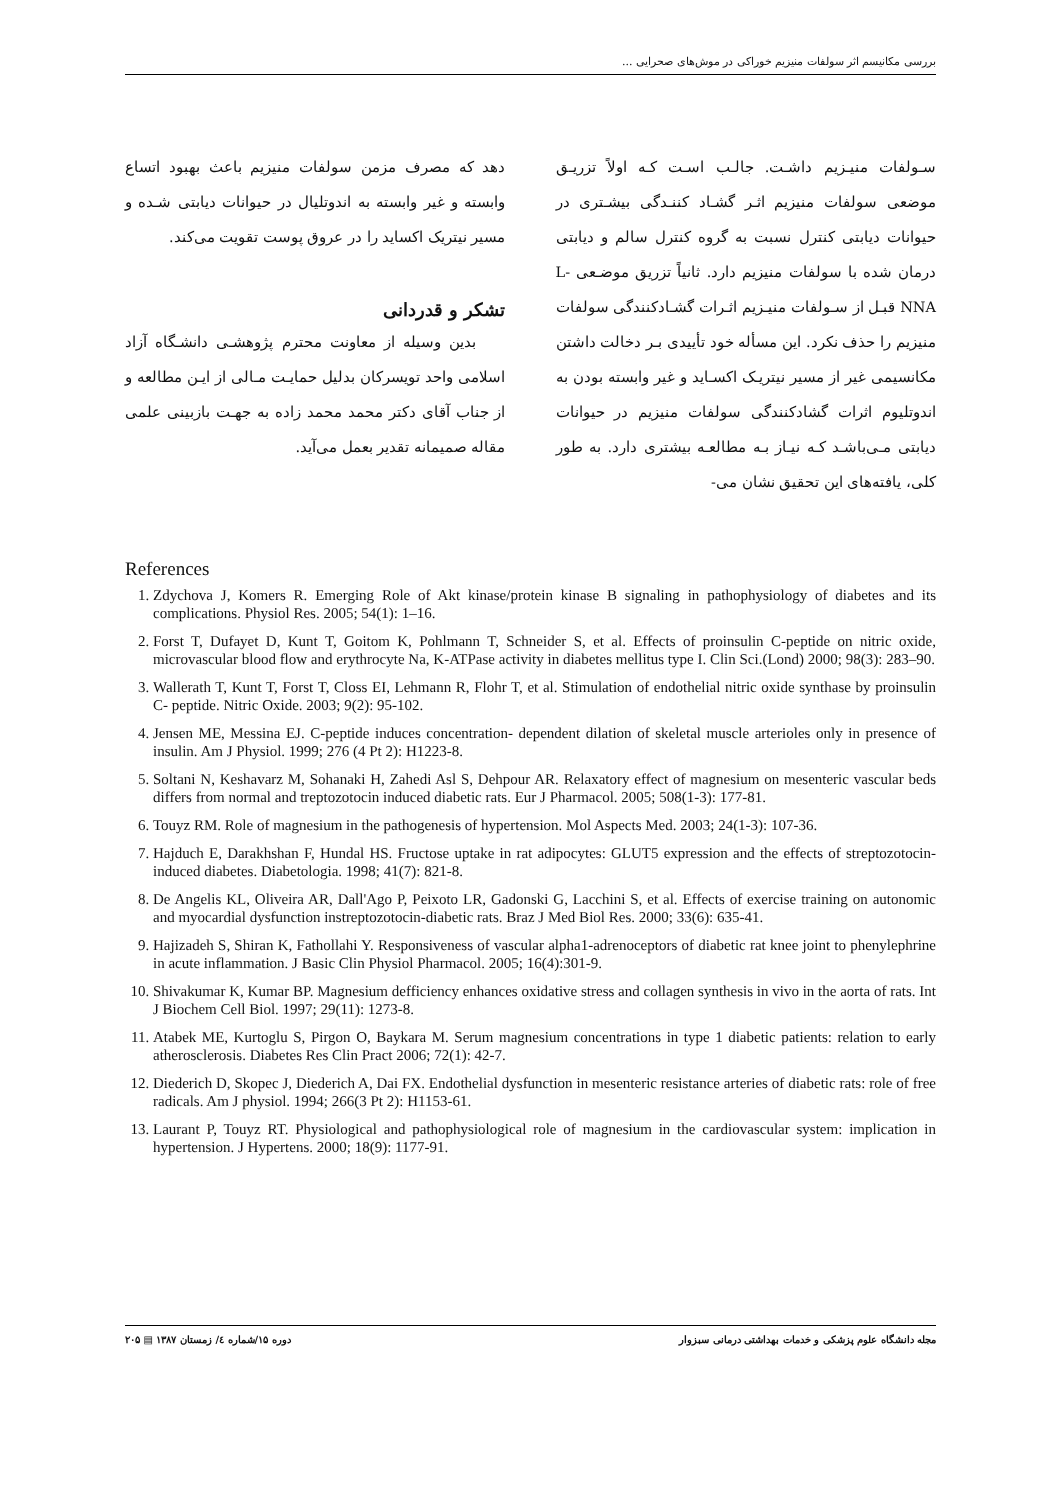بررسی مکانیسم اثر سولفات منیزیم خوراکی در موش‌های صحرایی ...
سـولفات منیـزیم داشـت. جالـب اسـت کـه اولاً تزریـق موضعی سولفات منیزیم اثـر گشـاد کننـدگی بیشـتری در حیوانات دیابتی کنترل نسبت به گروه کنترل سالم و دیابتی درمان شده با سولفات منیزیم دارد. ثانیاً تزریق موضـعی L-NNA قبـل از سـولفات منیـزیم اثـرات گشـادکنندگی سولفات منیزیم را حذف نکرد. این مسأله خود تأییدی بـر دخالت داشتن مکانسیمی غیر از مسیر نیتریـک اکسـاید و غیر وابسته بودن به اندوتلیوم اثرات گشادکنندگی سولفات منیزیم در حیوانات دیابتی مـی‌باشـد کـه نیـاز بـه مطالعـه بیشتری دارد. به طور کلی، یافته‌های این تحقیق نشان می-
دهد که مصرف مزمن سولفات منیزیم باعث بهبود اتساع وابسته و غیر وابسته به اندوتلیال در حیوانات دیابتی شـده و مسیر نیتریک اکساید را در عروق پوست تقویت می‌کند.
تشکر و قدردانی
بدین وسیله از معاونت محترم پژوهشـی دانشـگاه آزاد اسلامی واحد تویسرکان بدلیل حمایـت مـالی از ایـن مطالعه و از جناب آقای دکتر محمد محمد زاده به جهـت بازبینی علمی مقاله صمیمانه تقدیر بعمل می‌آید.
References
1. Zdychova J, Komers R. Emerging Role of Akt kinase/protein kinase B signaling in pathophysiology of diabetes and its complications. Physiol Res. 2005; 54(1): 1–16.
2. Forst T, Dufayet D, Kunt T, Goitom K, Pohlmann T, Schneider S, et al. Effects of proinsulin C-peptide on nitric oxide, microvascular blood flow and erythrocyte Na, K-ATPase activity in diabetes mellitus type I. Clin Sci.(Lond) 2000; 98(3): 283–90.
3. Wallerath T, Kunt T, Forst T, Closs EI, Lehmann R, Flohr T, et al. Stimulation of endothelial nitric oxide synthase by proinsulin C- peptide. Nitric Oxide. 2003; 9(2): 95-102.
4. Jensen ME, Messina EJ. C-peptide induces concentration- dependent dilation of skeletal muscle arterioles only in presence of insulin. Am J Physiol. 1999; 276 (4 Pt 2): H1223-8.
5. Soltani N, Keshavarz M, Sohanaki H, Zahedi Asl S, Dehpour AR. Relaxatory effect of magnesium on mesenteric vascular beds differs from normal and treptozotocin induced diabetic rats. Eur J Pharmacol. 2005; 508(1-3): 177-81.
6. Touyz RM. Role of magnesium in the pathogenesis of hypertension. Mol Aspects Med. 2003; 24(1-3): 107-36.
7. Hajduch E, Darakhshan F, Hundal HS. Fructose uptake in rat adipocytes: GLUT5 expression and the effects of streptozotocin-induced diabetes. Diabetologia. 1998; 41(7): 821-8.
8. De Angelis KL, Oliveira AR, Dall'Ago P, Peixoto LR, Gadonski G, Lacchini S, et al. Effects of exercise training on autonomic and myocardial dysfunction instreptozotocin-diabetic rats. Braz J Med Biol Res. 2000; 33(6): 635-41.
9. Hajizadeh S, Shiran K, Fathollahi Y. Responsiveness of vascular alpha1-adrenoceptors of diabetic rat knee joint to phenylephrine in acute inflammation. J Basic Clin Physiol Pharmacol. 2005; 16(4):301-9.
10. Shivakumar K, Kumar BP. Magnesium defficiency enhances oxidative stress and collagen synthesis in vivo in the aorta of rats. Int J Biochem Cell Biol. 1997; 29(11): 1273-8.
11. Atabek ME, Kurtoglu S, Pirgon O, Baykara M. Serum magnesium concentrations in type 1 diabetic patients: relation to early atherosclerosis. Diabetes Res Clin Pract 2006; 72(1): 42-7.
12. Diederich D, Skopec J, Diederich A, Dai FX. Endothelial dysfunction in mesenteric resistance arteries of diabetic rats: role of free radicals. Am J physiol. 1994; 266(3 Pt 2): H1153-61.
13. Laurant P, Touyz RT. Physiological and pathophysiological role of magnesium in the cardiovascular system: implication in hypertension. J Hypertens. 2000; 18(9): 1177-91.
مجله دانشگاه علوم پزشکی و خدمات بهداشتی درمانی سبزوار دوره ۱۵/شماره ٤/ زمستان ۱۳۸۷ ▤ ۲۰۵